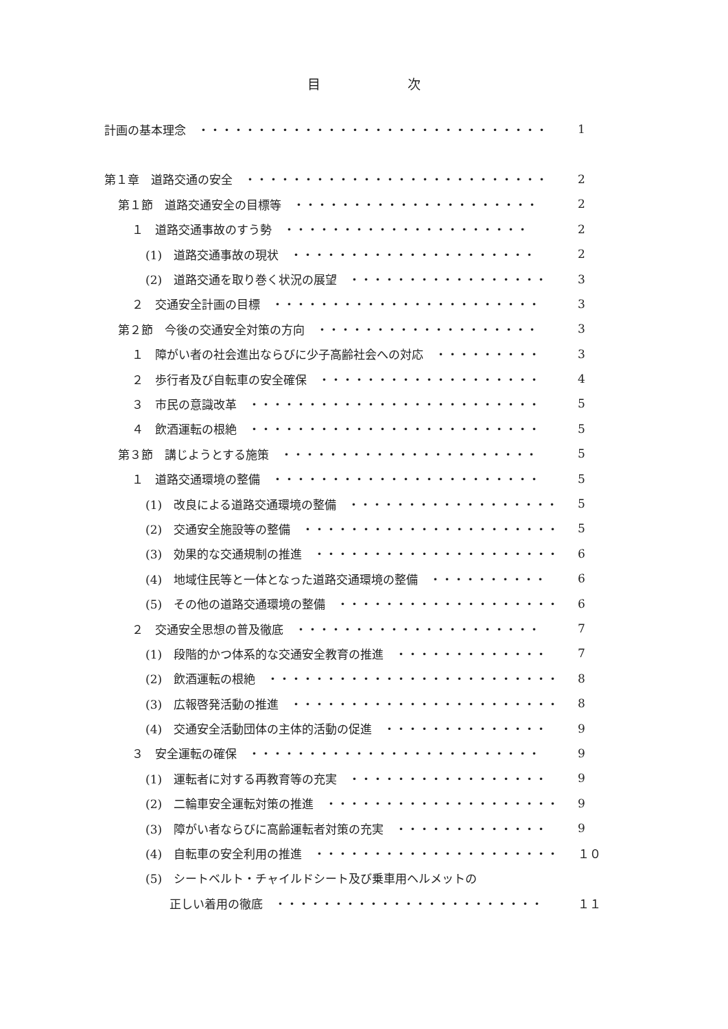目 次
計画の基本理念　・・・・・・・・・・・・・・・・・・・・・・・・・・・・・・ 1
第１章　道路交通の安全　・・・・・・・・・・・・・・・・・・・・・・・・・・ 2
第１節　道路交通安全の目標等　・・・・・・・・・・・・・・・・・・・・・ 2
１　道路交通事故のすう勢　・・・・・・・・・・・・・・・・・・・・・ 2
(1)　道路交通事故の現状　・・・・・・・・・・・・・・・・・・・・・ 2
(2)　道路交通を取り巻く状況の展望　・・・・・・・・・・・・・・・・・ 3
２　交通安全計画の目標　・・・・・・・・・・・・・・・・・・・・・・・ 3
第２節　今後の交通安全対策の方向　・・・・・・・・・・・・・・・・・・・ 3
１　障がい者の社会進出ならびに少子高齢社会への対応　・・・・・・・・・ 3
２　歩行者及び自転車の安全確保　・・・・・・・・・・・・・・・・・・・ 4
３　市民の意識改革　・・・・・・・・・・・・・・・・・・・・・・・・・ 5
４　飲酒運転の根絶　・・・・・・・・・・・・・・・・・・・・・・・・・ 5
第３節　講じようとする施策　・・・・・・・・・・・・・・・・・・・・・・ 5
１　道路交通環境の整備　・・・・・・・・・・・・・・・・・・・・・・・ 5
(1)　改良による道路交通環境の整備　・・・・・・・・・・・・・・・・・・ 5
(2)　交通安全施設等の整備　・・・・・・・・・・・・・・・・・・・・・・ 5
(3)　効果的な交通規制の推進　・・・・・・・・・・・・・・・・・・・・・ 6
(4)　地域住民等と一体となった道路交通環境の整備　・・・・・・・・・・ 6
(5)　その他の道路交通環境の整備　・・・・・・・・・・・・・・・・・・・ 6
２　交通安全思想の普及徹底　・・・・・・・・・・・・・・・・・・・・・ 7
(1)　段階的かつ体系的な交通安全教育の推進　・・・・・・・・・・・・・ 7
(2)　飲酒運転の根絶　・・・・・・・・・・・・・・・・・・・・・・・・・ 8
(3)　広報啓発活動の推進　・・・・・・・・・・・・・・・・・・・・・・・ 8
(4)　交通安全活動団体の主体的活動の促進　・・・・・・・・・・・・・・ 9
３　安全運転の確保　・・・・・・・・・・・・・・・・・・・・・・・・・ 9
(1)　運転者に対する再教育等の充実　・・・・・・・・・・・・・・・・・ 9
(2)　二輪車安全運転対策の推進　・・・・・・・・・・・・・・・・・・・・ 9
(3)　障がい者ならびに高齢運転者対策の充実　・・・・・・・・・・・・・ 9
(4)　自転車の安全利用の推進　・・・・・・・・・・・・・・・・・・・・・ １０
(5)　シートベルト・チャイルドシート及び乗車用ヘルメットの
正しい着用の徹底　・・・・・・・・・・・・・・・・・・・・・・・ １１